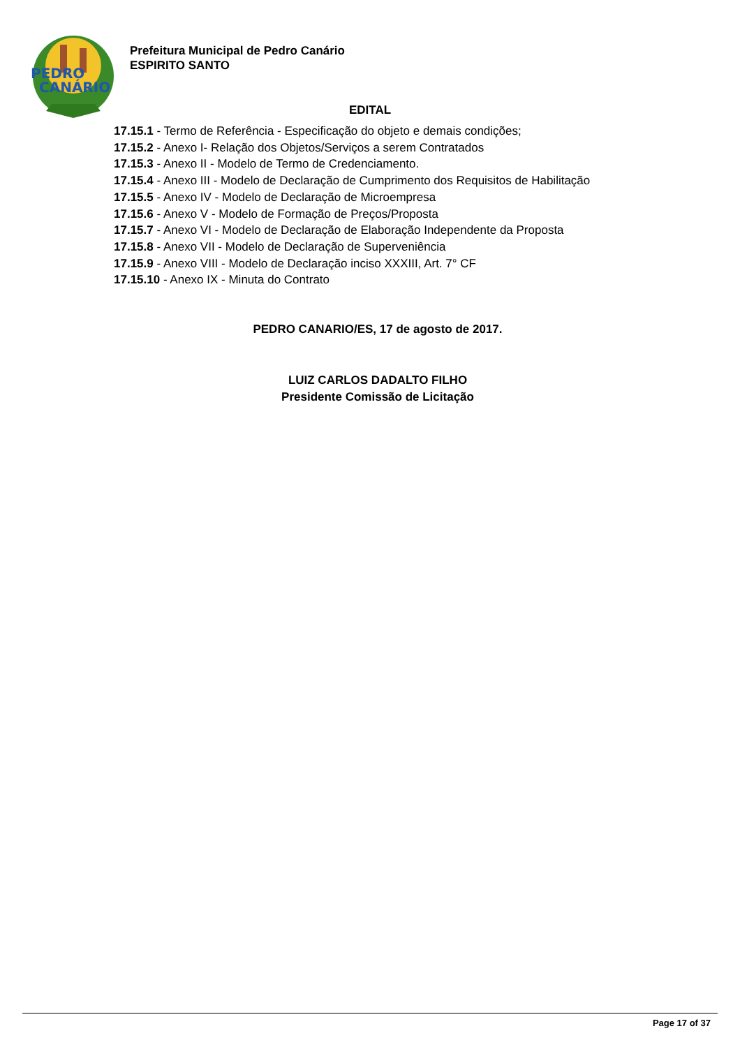PEDRO
CANÁRIO
Prefeitura Municipal de Pedro Canário
ESPIRITO SANTO
EDITAL
17.15.1 - Termo de Referência - Especificação do objeto e demais condições;
17.15.2 - Anexo I- Relação dos Objetos/Serviços a serem Contratados
17.15.3 - Anexo II - Modelo de Termo de Credenciamento.
17.15.4 - Anexo III - Modelo de Declaração de Cumprimento dos Requisitos de Habilitação
17.15.5 - Anexo IV - Modelo de Declaração de Microempresa
17.15.6 - Anexo V - Modelo de Formação de Preços/Proposta
17.15.7 - Anexo VI - Modelo de Declaração de Elaboração Independente da Proposta
17.15.8 - Anexo VII - Modelo de Declaração de Superveniência
17.15.9 - Anexo VIII - Modelo de Declaração inciso XXXIII, Art. 7° CF
17.15.10 - Anexo IX - Minuta do Contrato
PEDRO CANARIO/ES, 17 de agosto de 2017.
LUIZ CARLOS DADALTO FILHO
Presidente Comissão de Licitação
Page 17 of 37